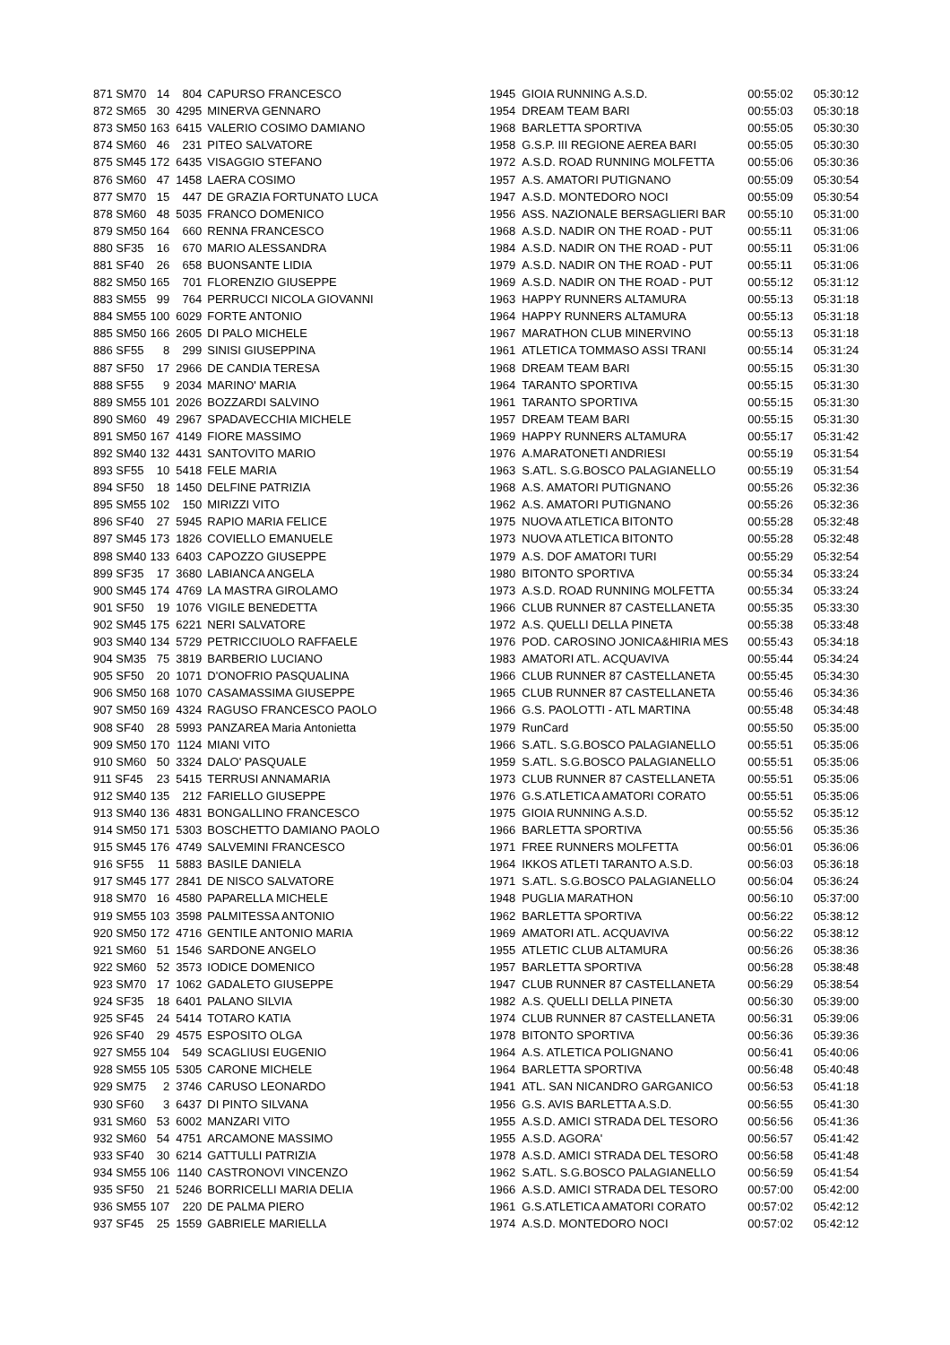| 871 SM70 | 14 | 804 | CAPURSO FRANCESCO | 1945 | GIOIA RUNNING A.S.D. | 00:55:02 | 05:30:12 |
| 872 SM65 | 30 | 4295 | MINERVA GENNARO | 1954 | DREAM TEAM BARI | 00:55:03 | 05:30:18 |
| 873 SM50 | 163 | 6415 | VALERIO COSIMO DAMIANO | 1968 | BARLETTA SPORTIVA | 00:55:05 | 05:30:30 |
| 874 SM60 | 46 | 231 | PITEO SALVATORE | 1958 | G.S.P. III REGIONE AEREA BARI | 00:55:05 | 05:30:30 |
| 875 SM45 | 172 | 6435 | VISAGGIO STEFANO | 1972 | A.S.D. ROAD RUNNING MOLFETTA | 00:55:06 | 05:30:36 |
| 876 SM60 | 47 | 1458 | LAERA COSIMO | 1957 | A.S. AMATORI PUTIGNANO | 00:55:09 | 05:30:54 |
| 877 SM70 | 15 | 447 | DE GRAZIA FORTUNATO LUCA | 1947 | A.S.D. MONTEDORO NOCI | 00:55:09 | 05:30:54 |
| 878 SM60 | 48 | 5035 | FRANCO DOMENICO | 1956 | ASS. NAZIONALE BERSAGLIERI BAR | 00:55:10 | 05:31:00 |
| 879 SM50 | 164 | 660 | RENNA FRANCESCO | 1968 | A.S.D. NADIR ON THE ROAD - PUT | 00:55:11 | 05:31:06 |
| 880 SF35 | 16 | 670 | MARIO ALESSANDRA | 1984 | A.S.D. NADIR ON THE ROAD - PUT | 00:55:11 | 05:31:06 |
| 881 SF40 | 26 | 658 | BUONSANTE LIDIA | 1979 | A.S.D. NADIR ON THE ROAD - PUT | 00:55:11 | 05:31:06 |
| 882 SM50 | 165 | 701 | FLORENZIO GIUSEPPE | 1969 | A.S.D. NADIR ON THE ROAD - PUT | 00:55:12 | 05:31:12 |
| 883 SM55 | 99 | 764 | PERRUCCI NICOLA GIOVANNI | 1963 | HAPPY RUNNERS ALTAMURA | 00:55:13 | 05:31:18 |
| 884 SM55 | 100 | 6029 | FORTE ANTONIO | 1964 | HAPPY RUNNERS ALTAMURA | 00:55:13 | 05:31:18 |
| 885 SM50 | 166 | 2605 | DI PALO MICHELE | 1967 | MARATHON CLUB MINERVINO | 00:55:13 | 05:31:18 |
| 886 SF55 | 8 | 299 | SINISI GIUSEPPINA | 1961 | ATLETICA TOMMASO ASSI TRANI | 00:55:14 | 05:31:24 |
| 887 SF50 | 17 | 2966 | DE CANDIA TERESA | 1968 | DREAM TEAM BARI | 00:55:15 | 05:31:30 |
| 888 SF55 | 9 | 2034 | MARINO' MARIA | 1964 | TARANTO SPORTIVA | 00:55:15 | 05:31:30 |
| 889 SM55 | 101 | 2026 | BOZZARDI SALVINO | 1961 | TARANTO SPORTIVA | 00:55:15 | 05:31:30 |
| 890 SM60 | 49 | 2967 | SPADAVECCHIA MICHELE | 1957 | DREAM TEAM BARI | 00:55:15 | 05:31:30 |
| 891 SM50 | 167 | 4149 | FIORE MASSIMO | 1969 | HAPPY RUNNERS ALTAMURA | 00:55:17 | 05:31:42 |
| 892 SM40 | 132 | 4431 | SANTOVITO MARIO | 1976 | A.MARATONETI ANDRIESI | 00:55:19 | 05:31:54 |
| 893 SF55 | 10 | 5418 | FELE MARIA | 1963 | S.ATL. S.G.BOSCO PALAGIANELLO | 00:55:19 | 05:31:54 |
| 894 SF50 | 18 | 1450 | DELFINE PATRIZIA | 1968 | A.S. AMATORI PUTIGNANO | 00:55:26 | 05:32:36 |
| 895 SM55 | 102 | 150 | MIRIZZI VITO | 1962 | A.S. AMATORI PUTIGNANO | 00:55:26 | 05:32:36 |
| 896 SF40 | 27 | 5945 | RAPIO MARIA FELICE | 1975 | NUOVA ATLETICA BITONTO | 00:55:28 | 05:32:48 |
| 897 SM45 | 173 | 1826 | COVIELLO EMANUELE | 1973 | NUOVA ATLETICA BITONTO | 00:55:28 | 05:32:48 |
| 898 SM40 | 133 | 6403 | CAPOZZO GIUSEPPE | 1979 | A.S. DOF AMATORI TURI | 00:55:29 | 05:32:54 |
| 899 SF35 | 17 | 3680 | LABIANCA ANGELA | 1980 | BITONTO SPORTIVA | 00:55:34 | 05:33:24 |
| 900 SM45 | 174 | 4769 | LA MASTRA GIROLAMO | 1973 | A.S.D. ROAD RUNNING MOLFETTA | 00:55:34 | 05:33:24 |
| 901 SF50 | 19 | 1076 | VIGILE BENEDETTA | 1966 | CLUB RUNNER 87 CASTELLANETA | 00:55:35 | 05:33:30 |
| 902 SM45 | 175 | 6221 | NERI SALVATORE | 1972 | A.S. QUELLI DELLA PINETA | 00:55:38 | 05:33:48 |
| 903 SM40 | 134 | 5729 | PETRICCIUOLO RAFFAELE | 1976 | POD. CAROSINO JONICA&HIRIA MES | 00:55:43 | 05:34:18 |
| 904 SM35 | 75 | 3819 | BARBERIO LUCIANO | 1983 | AMATORI ATL. ACQUAVIVA | 00:55:44 | 05:34:24 |
| 905 SF50 | 20 | 1071 | D'ONOFRIO PASQUALINA | 1966 | CLUB RUNNER 87 CASTELLANETA | 00:55:45 | 05:34:30 |
| 906 SM50 | 168 | 1070 | CASAMASSIMA GIUSEPPE | 1965 | CLUB RUNNER 87 CASTELLANETA | 00:55:46 | 05:34:36 |
| 907 SM50 | 169 | 4324 | RAGUSO FRANCESCO PAOLO | 1966 | G.S. PAOLOTTI - ATL MARTINA | 00:55:48 | 05:34:48 |
| 908 SF40 | 28 | 5993 | PANZAREA Maria Antonietta | 1979 | RunCard | 00:55:50 | 05:35:00 |
| 909 SM50 | 170 | 1124 | MIANI VITO | 1966 | S.ATL. S.G.BOSCO PALAGIANELLO | 00:55:51 | 05:35:06 |
| 910 SM60 | 50 | 3324 | DALO' PASQUALE | 1959 | S.ATL. S.G.BOSCO PALAGIANELLO | 00:55:51 | 05:35:06 |
| 911 SF45 | 23 | 5415 | TERRUSI ANNAMARIA | 1973 | CLUB RUNNER 87 CASTELLANETA | 00:55:51 | 05:35:06 |
| 912 SM40 | 135 | 212 | FARIELLO GIUSEPPE | 1976 | G.S.ATLETICA AMATORI CORATO | 00:55:51 | 05:35:06 |
| 913 SM40 | 136 | 4831 | BONGALLINO FRANCESCO | 1975 | GIOIA RUNNING A.S.D. | 00:55:52 | 05:35:12 |
| 914 SM50 | 171 | 5303 | BOSCHETTO DAMIANO PAOLO | 1966 | BARLETTA SPORTIVA | 00:55:56 | 05:35:36 |
| 915 SM45 | 176 | 4749 | SALVEMINI FRANCESCO | 1971 | FREE RUNNERS MOLFETTA | 00:56:01 | 05:36:06 |
| 916 SF55 | 11 | 5883 | BASILE DANIELA | 1964 | IKKOS ATLETI TARANTO A.S.D. | 00:56:03 | 05:36:18 |
| 917 SM45 | 177 | 2841 | DE NISCO SALVATORE | 1971 | S.ATL. S.G.BOSCO PALAGIANELLO | 00:56:04 | 05:36:24 |
| 918 SM70 | 16 | 4580 | PAPARELLA MICHELE | 1948 | PUGLIA MARATHON | 00:56:10 | 05:37:00 |
| 919 SM55 | 103 | 3598 | PALMITESSA ANTONIO | 1962 | BARLETTA SPORTIVA | 00:56:22 | 05:38:12 |
| 920 SM50 | 172 | 4716 | GENTILE ANTONIO MARIA | 1969 | AMATORI ATL. ACQUAVIVA | 00:56:22 | 05:38:12 |
| 921 SM60 | 51 | 1546 | SARDONE ANGELO | 1955 | ATLETIC CLUB ALTAMURA | 00:56:26 | 05:38:36 |
| 922 SM60 | 52 | 3573 | IODICE DOMENICO | 1957 | BARLETTA SPORTIVA | 00:56:28 | 05:38:48 |
| 923 SM70 | 17 | 1062 | GADALETO GIUSEPPE | 1947 | CLUB RUNNER 87 CASTELLANETA | 00:56:29 | 05:38:54 |
| 924 SF35 | 18 | 6401 | PALANO SILVIA | 1982 | A.S. QUELLI DELLA PINETA | 00:56:30 | 05:39:00 |
| 925 SF45 | 24 | 5414 | TOTARO KATIA | 1974 | CLUB RUNNER 87 CASTELLANETA | 00:56:31 | 05:39:06 |
| 926 SF40 | 29 | 4575 | ESPOSITO OLGA | 1978 | BITONTO SPORTIVA | 00:56:36 | 05:39:36 |
| 927 SM55 | 104 | 549 | SCAGLIUSI EUGENIO | 1964 | A.S. ATLETICA POLIGNANO | 00:56:41 | 05:40:06 |
| 928 SM55 | 105 | 5305 | CARONE MICHELE | 1964 | BARLETTA SPORTIVA | 00:56:48 | 05:40:48 |
| 929 SM75 | 2 | 3746 | CARUSO LEONARDO | 1941 | ATL. SAN NICANDRO GARGANICO | 00:56:53 | 05:41:18 |
| 930 SF60 | 3 | 6437 | DI PINTO SILVANA | 1956 | G.S. AVIS BARLETTA A.S.D. | 00:56:55 | 05:41:30 |
| 931 SM60 | 53 | 6002 | MANZARI VITO | 1955 | A.S.D. AMICI STRADA DEL TESORO | 00:56:56 | 05:41:36 |
| 932 SM60 | 54 | 4751 | ARCAMONE MASSIMO | 1955 | A.S.D. AGORA' | 00:56:57 | 05:41:42 |
| 933 SF40 | 30 | 6214 | GATTULLI PATRIZIA | 1978 | A.S.D. AMICI STRADA DEL TESORO | 00:56:58 | 05:41:48 |
| 934 SM55 | 106 | 1140 | CASTRONOVI VINCENZO | 1962 | S.ATL. S.G.BOSCO PALAGIANELLO | 00:56:59 | 05:41:54 |
| 935 SF50 | 21 | 5246 | BORRICELLI MARIA DELIA | 1966 | A.S.D. AMICI STRADA DEL TESORO | 00:57:00 | 05:42:00 |
| 936 SM55 | 107 | 220 | DE PALMA PIERO | 1961 | G.S.ATLETICA AMATORI CORATO | 00:57:02 | 05:42:12 |
| 937 SF45 | 25 | 1559 | GABRIELE MARIELLA | 1974 | A.S.D. MONTEDORO NOCI | 00:57:02 | 05:42:12 |